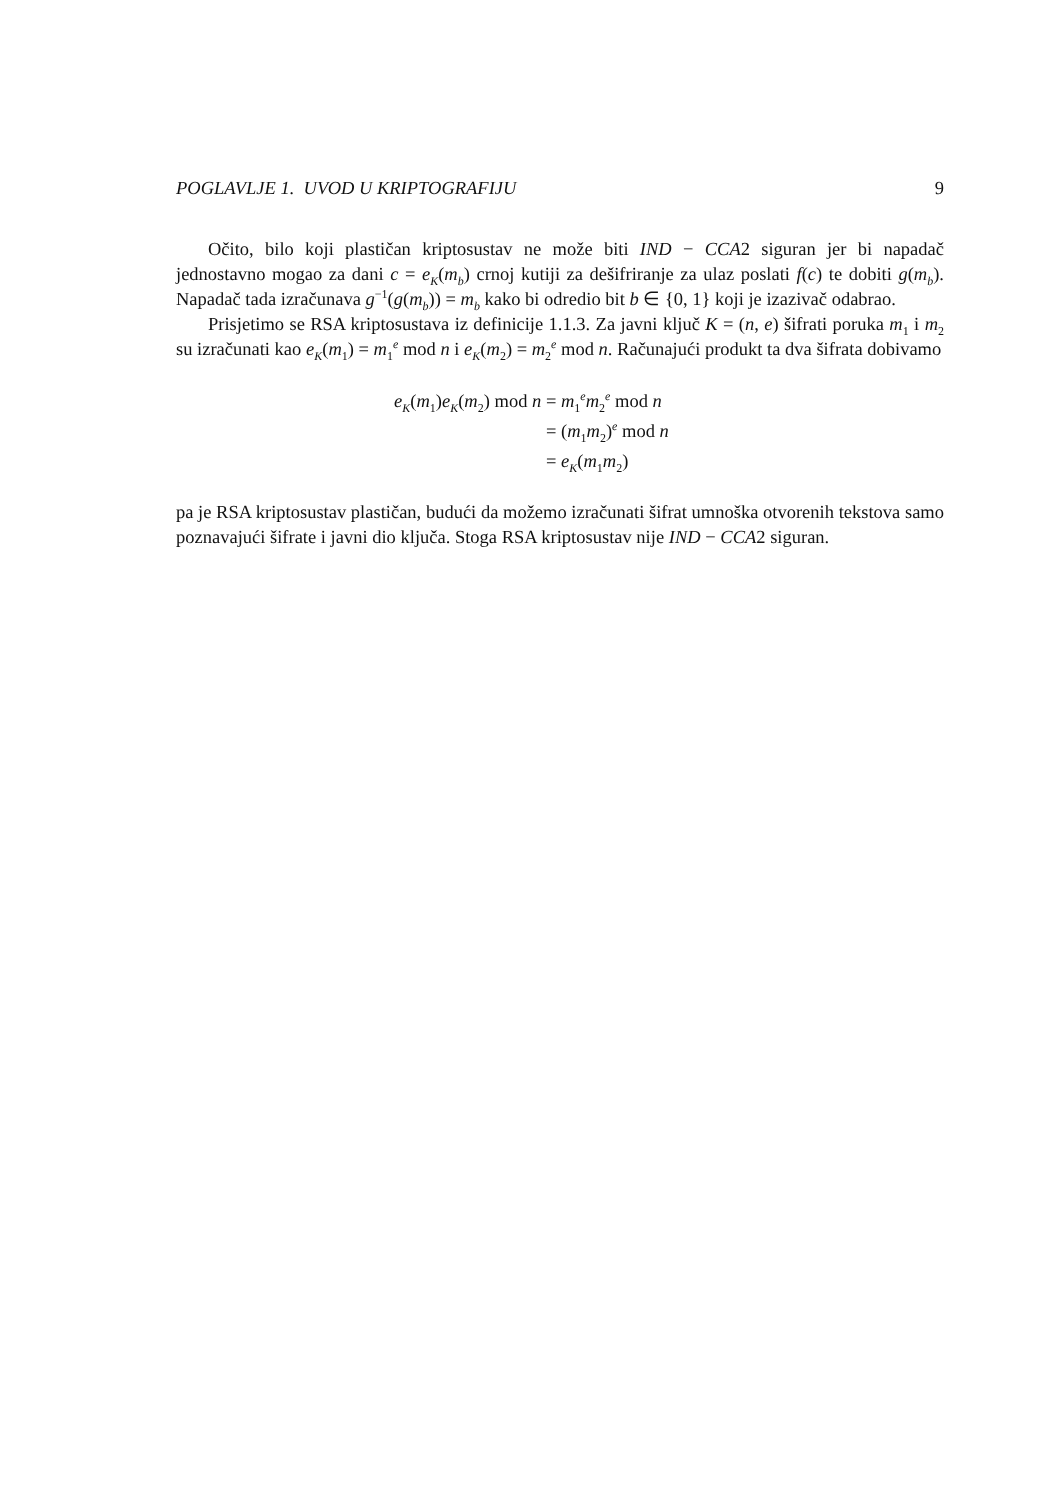POGLAVLJE 1. UVOD U KRIPTOGRAFIJU 9
Očito, bilo koji plastičan kriptosustav ne može biti IND − CCA2 siguran jer bi napadač jednostavno mogao za dani c = e<sub>K</sub>(m<sub>b</sub>) crnoj kutiji za dešifriranje za ulaz poslati f(c) te dobiti g(m<sub>b</sub>). Napadač tada izračunava g<sup>−1</sup>(g(m<sub>b</sub>)) = m<sub>b</sub> kako bi odredio bit b ∈ {0, 1} koji je izazivač odabrao.
Prisjetimo se RSA kriptosustava iz definicije 1.1.3. Za javni ključ K = (n, e) šifrati poruka m<sub>1</sub> i m<sub>2</sub> su izračunati kao e<sub>K</sub>(m<sub>1</sub>) = m<sub>1</sub><sup>e</sup> mod n i e<sub>K</sub>(m<sub>2</sub>) = m<sub>2</sub><sup>e</sup> mod n. Računajući produkt ta dva šifrata dobivamo
| e<sub>K</sub> ( m<sub>1</sub>) e<sub>K</sub> ( m<sub>2</sub>) mod n | = m<sub>1</sub><sup>e</sup> m<sub>2</sub><sup>e</sup> mod n |
| | = ( m<sub>1</sub> m<sub>2</sub>)<sup>e</sup> mod n |
| | = e<sub>K</sub> ( m<sub>1</sub> m<sub>2</sub>) |
pa je RSA kriptosustav plastičan, budući da možemo izračunati šifrat umnoška otvorenih tekstova samo poznavajući šifrate i javni dio ključa. Stoga RSA kriptosustav nije IND − CCA2 siguran.